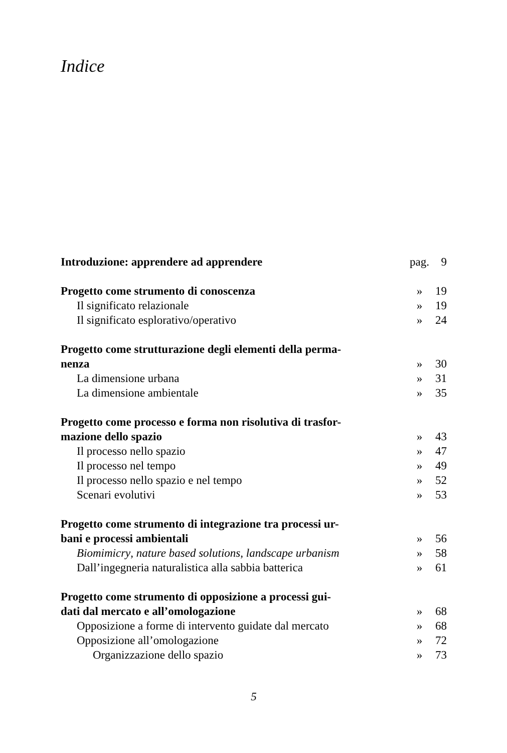Indice
| Introduzione: apprendere ad apprendere | pag. | 9 |
| Progetto come strumento di conoscenza | » | 19 |
| Il significato relazionale | » | 19 |
| Il significato esplorativo/operativo | » | 24 |
| Progetto come strutturazione degli elementi della perma- nenza | » | 30 |
| La dimensione urbana | » | 31 |
| La dimensione ambientale | » | 35 |
| Progetto come processo e forma non risolutiva di trasfor- mazione dello spazio | » | 43 |
| Il processo nello spazio | » | 47 |
| Il processo nel tempo | » | 49 |
| Il processo nello spazio e nel tempo | » | 52 |
| Scenari evolutivi | » | 53 |
| Progetto come strumento di integrazione tra processi ur- bani e processi ambientali | » | 56 |
| Biomimicry , nature based solutions , landscape urbanism | » | 58 |
| Dall’ingegneria naturalistica alla sabbia batterica | » | 61 |
| Progetto come strumento di opposizione a processi gui- dati dal mercato e all’omologazione | » | 68 |
| Opposizione a forme di intervento guidate dal mercato | » | 68 |
| Opposizione all’omologazione | » | 72 |
| Organizzazione dello spazio | » | 73 |
5